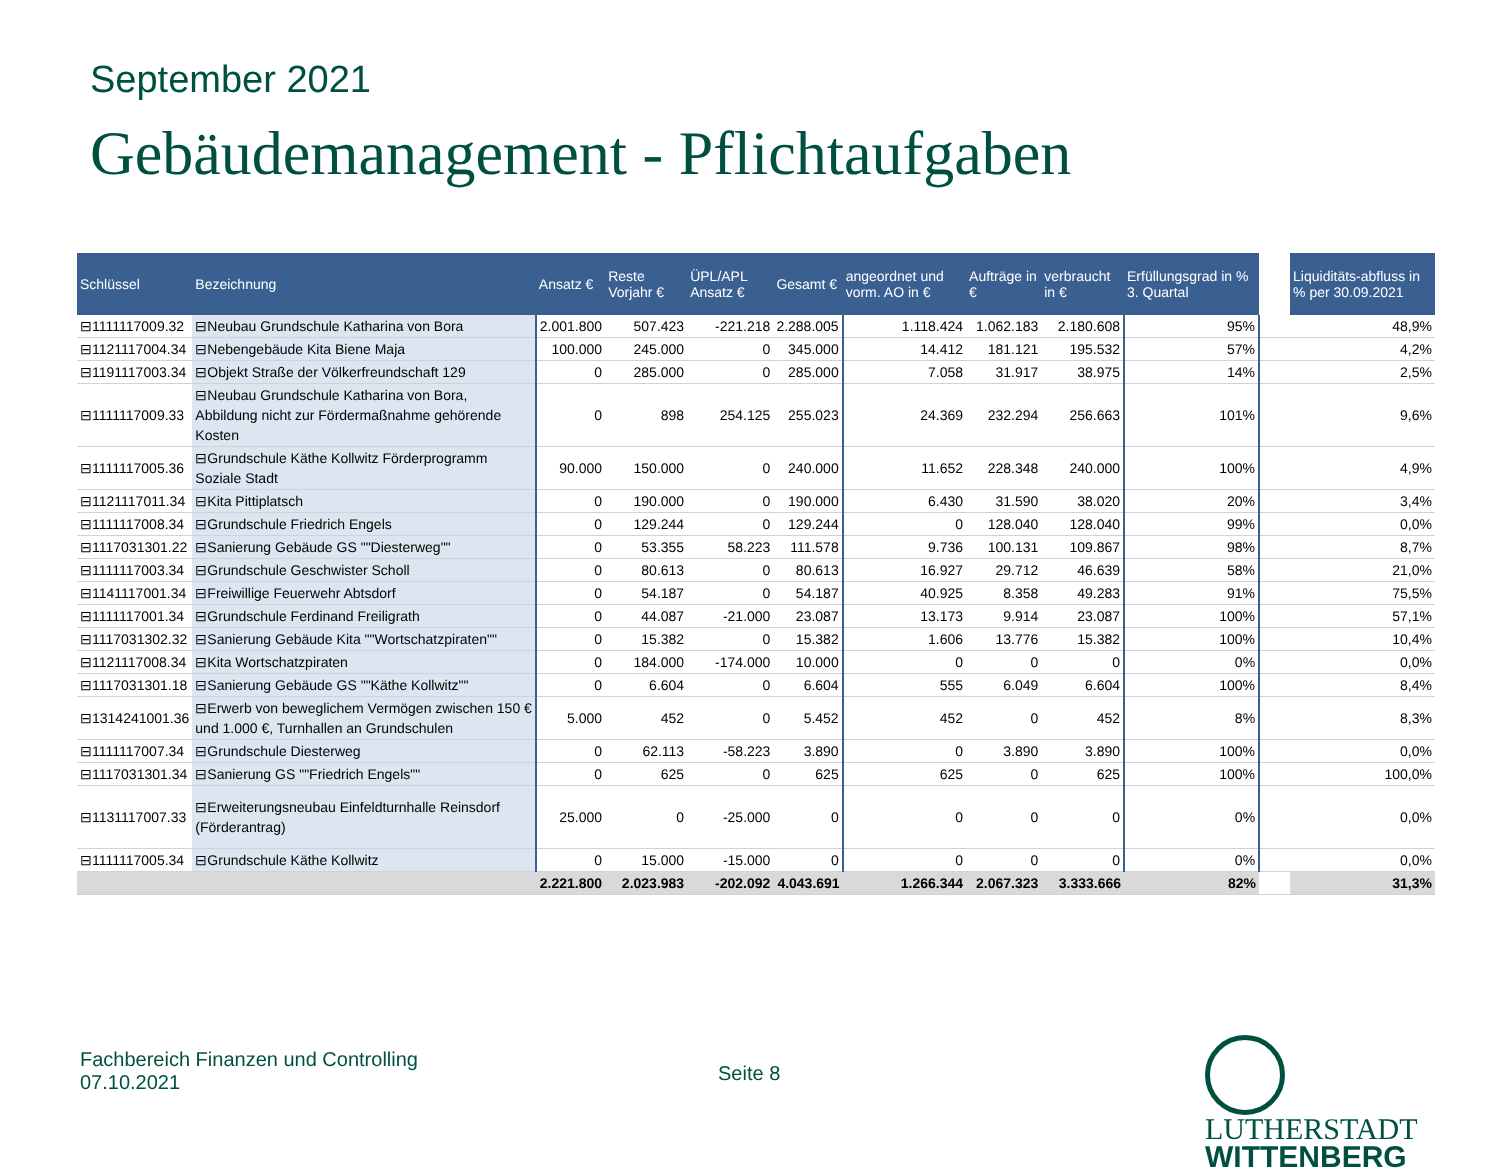September 2021
Gebäudemanagement - Pflichtaufgaben
| Schlüssel | Bezeichnung | Ansatz € | Reste Vorjahr € | ÜPL/APL Ansatz € | Gesamt € | angeordnet und vorm. AO in € | Aufträge in € | verbraucht in € | Erfüllungsgrad in % 3. Quartal | | Liquiditäts-abfluss in % per 30.09.2021 |
| --- | --- | --- | --- | --- | --- | --- | --- | --- | --- | --- | --- |
| ⊟1111117009.32 | ⊟Neubau Grundschule Katharina von Bora | 2.001.800 | 507.423 | -221.218 | 2.288.005 | 1.118.424 | 1.062.183 | 2.180.608 | 95% | | 48,9% |
| ⊟1121117004.34 | ⊟Nebengebäude Kita Biene Maja | 100.000 | 245.000 | 0 | 345.000 | 14.412 | 181.121 | 195.532 | 57% | | 4,2% |
| ⊟1191117003.34 | ⊟Objekt Straße der Völkerfreundschaft 129 | 0 | 285.000 | 0 | 285.000 | 7.058 | 31.917 | 38.975 | 14% | | 2,5% |
| ⊟1111117009.33 | ⊟Neubau Grundschule Katharina von Bora, Abbildung nicht zur Fördermaßnahme gehörende Kosten | 0 | 898 | 254.125 | 255.023 | 24.369 | 232.294 | 256.663 | 101% | | 9,6% |
| ⊟1111117005.36 | ⊟Grundschule Käthe Kollwitz Förderprogramm Soziale Stadt | 90.000 | 150.000 | 0 | 240.000 | 11.652 | 228.348 | 240.000 | 100% | | 4,9% |
| ⊟1121117011.34 | ⊟Kita Pittiplatsch | 0 | 190.000 | 0 | 190.000 | 6.430 | 31.590 | 38.020 | 20% | | 3,4% |
| ⊟1111117008.34 | ⊟Grundschule Friedrich Engels | 0 | 129.244 | 0 | 129.244 | 0 | 128.040 | 128.040 | 99% | | 0,0% |
| ⊟1117031301.22 | ⊟Sanierung Gebäude GS ""Diesterweg"" | 0 | 53.355 | 58.223 | 111.578 | 9.736 | 100.131 | 109.867 | 98% | | 8,7% |
| ⊟1111117003.34 | ⊟Grundschule Geschwister Scholl | 0 | 80.613 | 0 | 80.613 | 16.927 | 29.712 | 46.639 | 58% | | 21,0% |
| ⊟1141117001.34 | ⊟Freiwillige Feuerwehr Abtsdorf | 0 | 54.187 | 0 | 54.187 | 40.925 | 8.358 | 49.283 | 91% | | 75,5% |
| ⊟1111117001.34 | ⊟Grundschule Ferdinand Freiligrath | 0 | 44.087 | -21.000 | 23.087 | 13.173 | 9.914 | 23.087 | 100% | | 57,1% |
| ⊟1117031302.32 | ⊟Sanierung Gebäude Kita ""Wortschatzpiraten"" | 0 | 15.382 | 0 | 15.382 | 1.606 | 13.776 | 15.382 | 100% | | 10,4% |
| ⊟1121117008.34 | ⊟Kita Wortschatzpiraten | 0 | 184.000 | -174.000 | 10.000 | 0 | 0 | 0 | 0% | | 0,0% |
| ⊟1117031301.18 | ⊟Sanierung Gebäude GS ""Käthe Kollwitz"" | 0 | 6.604 | 0 | 6.604 | 555 | 6.049 | 6.604 | 100% | | 8,4% |
| ⊟1314241001.36 | ⊟Erwerb von beweglichem Vermögen zwischen 150 € und 1.000 €, Turnhallen an Grundschulen | 5.000 | 452 | 0 | 5.452 | 452 | 0 | 452 | 8% | | 8,3% |
| ⊟1111117007.34 | ⊟Grundschule Diesterweg | 0 | 62.113 | -58.223 | 3.890 | 0 | 3.890 | 3.890 | 100% | | 0,0% |
| ⊟1117031301.34 | ⊟Sanierung GS ""Friedrich Engels"" | 0 | 625 | 0 | 625 | 625 | 0 | 625 | 100% | | 100,0% |
| ⊟1131117007.33 | ⊟Erweiterungsneubau Einfeldturnhalle Reinsdorf (Förderantrag) | 25.000 | 0 | -25.000 | 0 | 0 | 0 | 0 | 0% | | 0,0% |
| ⊟1111117005.34 | ⊟Grundschule Käthe Kollwitz | 0 | 15.000 | -15.000 | 0 | 0 | 0 | 0 | 0% | | 0,0% |
| | | 2.221.800 | 2.023.983 | -202.092 | 4.043.691 | 1.266.344 | 2.067.323 | 3.333.666 | 82% | | 31,3% |
Fachbereich Finanzen und Controlling
07.10.2021
Seite 8
LUTHERSTADT
WITTENBERG